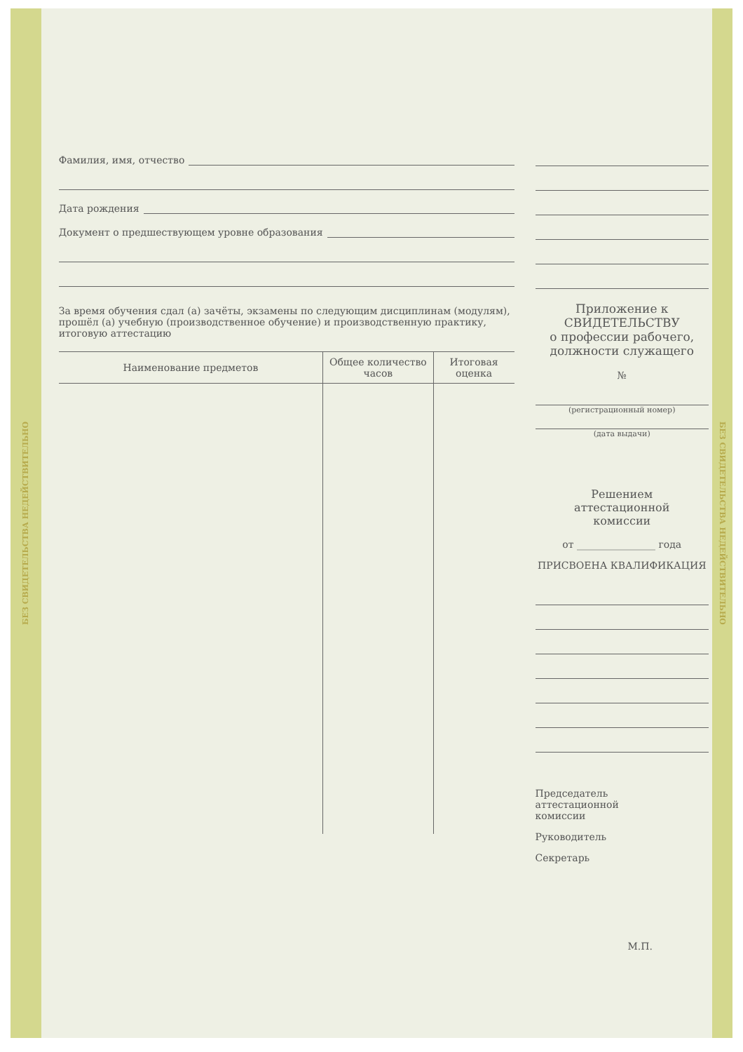БЕЗ СВИДЕТЕЛЬСТВА НЕДЕЙСТВИТЕЛЬНО
Фамилия, имя, отчество
Дата рождения
Документ о предшествующем уровне образования
За время обучения сдал (а) зачёты, экзамены по следующим дисциплинам (модулям), прошёл (а) учебную (производственное обучение) и производственную практику, итоговую аттестацию
| Наименование предметов | Общее количество часов | Итоговая оценка |
| --- | --- | --- |
Приложение к
СВИДЕТЕЛЬСТВУ
о профессии рабочего,
должности служащего
№
(регистрационный номер)
(дата выдачи)
Решением
аттестационной
комиссии
от ________________ года
ПРИСВОЕНА КВАЛИФИКАЦИЯ
Председатель
аттестационной
комиссии
Руководитель
Секретарь
М.П.
БЕЗ СВИДЕТЕЛЬСТВА НЕДЕЙСТВИТЕЛЬНО